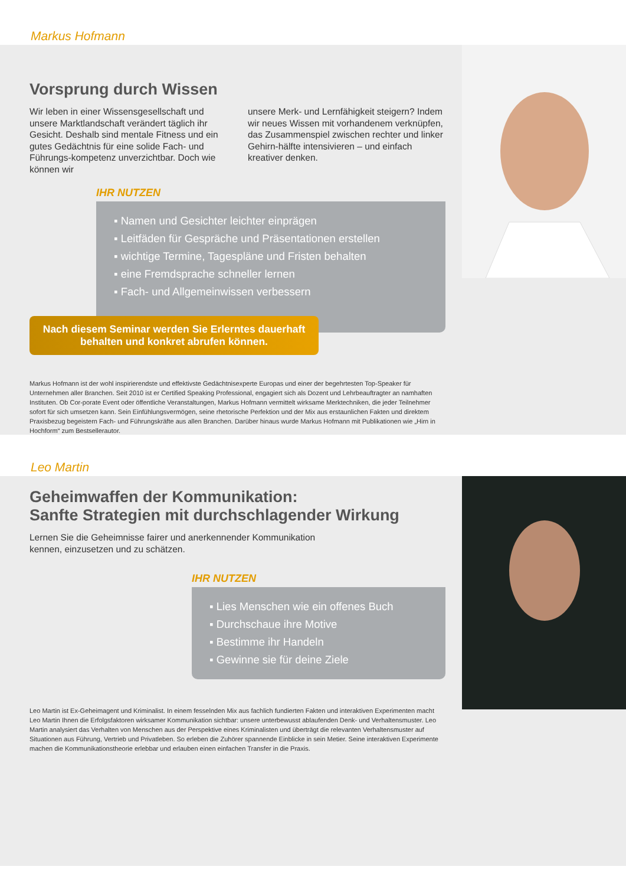Markus Hofmann
Vorsprung durch Wissen
Wir leben in einer Wissensgesellschaft und unsere Marktlandschaft verändert täglich ihr Gesicht. Deshalb sind mentale Fitness und ein gutes Gedächtnis für eine solide Fach- und Führungs-kompetenz unverzichtbar. Doch wie können wir
unsere Merk- und Lernfähigkeit steigern? Indem wir neues Wissen mit vorhandenem verknüpfen, das Zusammenspiel zwischen rechter und linker Gehirn-hälfte intensivieren – und einfach kreativer denken.
IHR NUTZEN
▪ Namen und Gesichter leichter einprägen
▪ Leitfäden für Gespräche und Präsentationen erstellen
▪ wichtige Termine, Tagespläne und Fristen behalten
▪ eine Fremdsprache schneller lernen
▪ Fach- und Allgemeinwissen verbessern
Nach diesem Seminar werden Sie Erlerntes dauerhaft behalten und konkret abrufen können.
Markus Hofmann ist der wohl inspirierendste und effektivste Gedächtnisexperte Europas und einer der begehrtesten Top-Speaker für Unternehmen aller Branchen. Seit 2010 ist er Certified Speaking Professional, engagiert sich als Dozent und Lehrbeauftragter an namhaften Instituten. Ob Cor-porate Event oder öffentliche Veranstaltungen, Markus Hofmann vermittelt wirksame Merktechniken, die jeder Teilnehmer sofort für sich umsetzen kann. Sein Einfühlungsvermögen, seine rhetorische Perfektion und der Mix aus erstaunlichen Fakten und direktem Praxisbezug begeistern Fach- und Führungskräfte aus allen Branchen. Darüber hinaus wurde Markus Hofmann mit Publikationen wie „Hirn in Hochform“ zum Bestsellerautor.
Leo Martin
Geheimwaffen der Kommunikation:
Sanfte Strategien mit durchschlagender Wirkung
Lernen Sie die Geheimnisse fairer und anerkennender Kommunikation kennen, einzusetzen und zu schätzen.
IHR NUTZEN
▪ Lies Menschen wie ein offenes Buch
▪ Durchschaue ihre Motive
▪ Bestimme ihr Handeln
▪ Gewinne sie für deine Ziele
Leo Martin ist Ex-Geheimagent und Kriminalist. In einem fesselnden Mix aus fachlich fundierten Fakten und interaktiven Experimenten macht Leo Martin Ihnen die Erfolgsfaktoren wirksamer Kommunikation sichtbar: unsere unterbewusst ablaufenden Denk- und Verhaltensmuster. Leo Martin analysiert das Verhalten von Menschen aus der Perspektive eines Kriminalisten und überträgt die relevanten Verhaltensmuster auf Situationen aus Führung, Vertrieb und Privatleben. So erleben die Zuhörer spannende Einblicke in sein Metier. Seine interaktiven Experimente machen die Kommunikationstheorie erlebbar und erlauben einen einfachen Transfer in die Praxis.